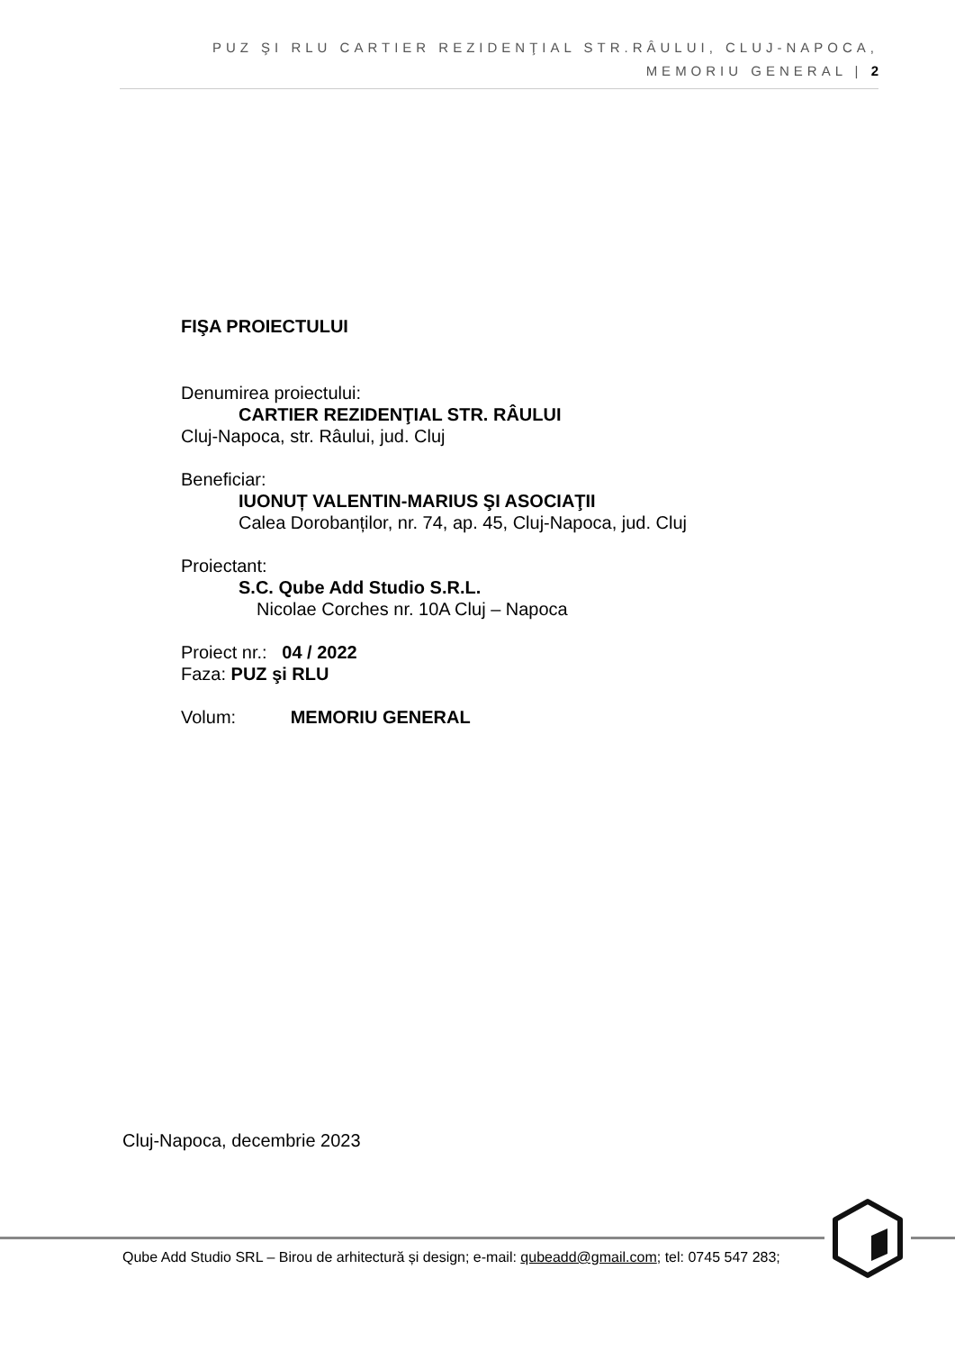PUZ ŞI RLU CARTIER REZIDENŢIAL STR.RÂULUI, CLUJ-NAPOCA,
MEMORIU GENERAL | 2
FIŞA PROIECTULUI
Denumirea proiectului:
CARTIER REZIDENŢIAL STR. RÂULUI
Cluj-Napoca, str. Râului, jud. Cluj
Beneficiar:
IUONUȚ VALENTIN-MARIUS ŞI ASOCIAŢII
Calea Dorobanților, nr. 74, ap. 45, Cluj-Napoca, jud. Cluj
Proiectant:
S.C. Qube Add Studio S.R.L.
Nicolae Corches nr. 10A Cluj – Napoca
Proiect nr.: 04 / 2022
Faza: PUZ şi RLU
Volum: MEMORIU GENERAL
Cluj-Napoca, decembrie 2023
Qube Add Studio SRL – Birou de arhitectură și design; e-mail: qubeadd@gmail.com; tel: 0745 547 283;